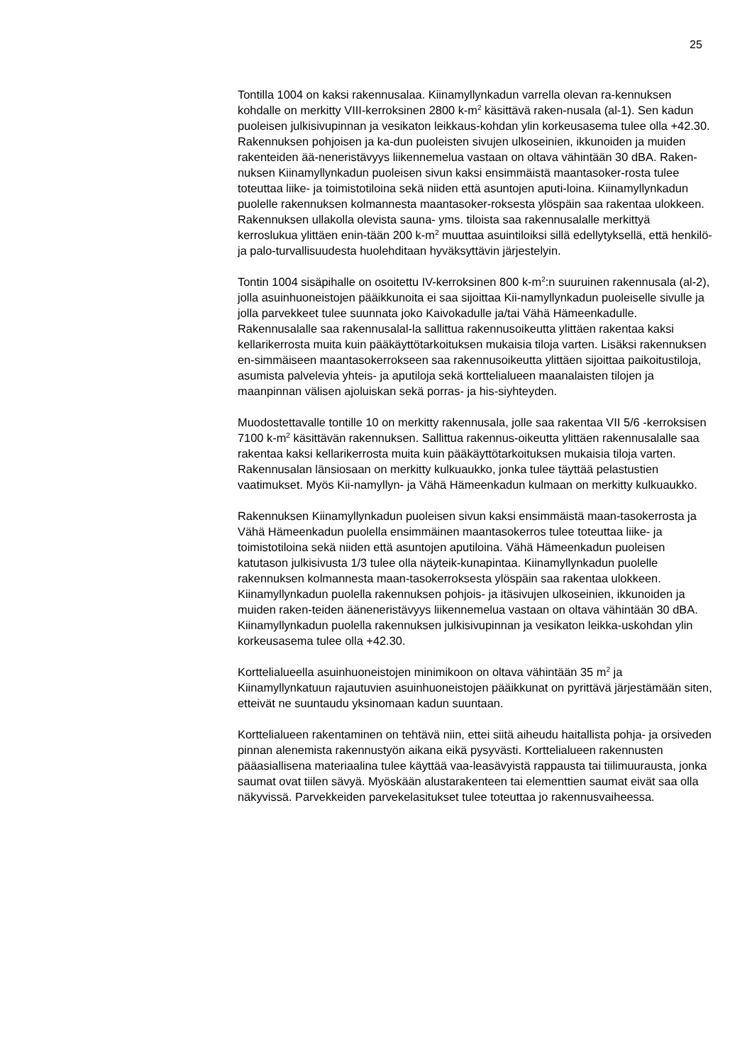25
Tontilla 1004 on kaksi rakennusalaa. Kiinamyllynkadun varrella olevan ra-kennuksen kohdalle on merkitty VIII-kerroksinen 2800 k-m<sup>2</sup> käsittävä raken-nusala (al-1). Sen kadun puoleisen julkisivupinnan ja vesikaton leikkaus-kohdan ylin korkeusasema tulee olla +42.30. Rakennuksen pohjoisen ja ka-dun puoleisten sivujen ulkoseinien, ikkunoiden ja muiden rakenteiden ää-neneristävyys liikennemelua vastaan on oltava vähintään 30 dBA. Raken-nuksen Kiinamyllynkadun puoleisen sivun kaksi ensimmäistä maantasoker-rosta tulee toteuttaa liike- ja toimistotiloina sekä niiden että asuntojen aputi-loina. Kiinamyllynkadun puolelle rakennuksen kolmannesta maantasoker-roksesta ylöspäin saa rakentaa ulokkeen. Rakennuksen ullakolla olevista sauna- yms. tiloista saa rakennusalalle merkittyä kerroslukua ylittäen enin-tään 200 k-m<sup>2</sup> muuttaa asuintiloiksi sillä edellytyksellä, että henkilö- ja palo-turvallisuudesta huolehditaan hyväksyttävin järjestelyin.
Tontin 1004 sisäpihalle on osoitettu IV-kerroksinen 800 k-m<sup>2</sup>:n suuruinen rakennusala (al-2), jolla asuinhuoneistojen pääikkunoita ei saa sijoittaa Kii-namyllynkadun puoleiselle sivulle ja jolla parvekkeet tulee suunnata joko Kaivokadulle ja/tai Vähä Hämeenkadulle. Rakennusalalle saa rakennusalal-la sallittua rakennusoikeutta ylittäen rakentaa kaksi kellarikerrosta muita kuin pääkäyttötarkoituksen mukaisia tiloja varten. Lisäksi rakennuksen en-simmäiseen maantasokerrokseen saa rakennusoikeutta ylittäen sijoittaa paikoitustiloja, asumista palvelevia yhteis- ja aputiloja sekä korttelialueen maanalaisten tilojen ja maanpinnan välisen ajoluiskan sekä porras- ja his-siyhteyden.
Muodostettavalle tontille 10 on merkitty rakennusala, jolle saa rakentaa VII 5/6 -kerroksisen 7100 k-m<sup>2</sup> käsittävän rakennuksen. Sallittua rakennus-oikeutta ylittäen rakennusalalle saa rakentaa kaksi kellarikerrosta muita kuin pääkäyttötarkoituksen mukaisia tiloja varten. Rakennusalan länsiosaan on merkitty kulkuaukko, jonka tulee täyttää pelastustien vaatimukset. Myös Kii-namyllyn- ja Vähä Hämeenkadun kulmaan on merkitty kulkuaukko.
Rakennuksen Kiinamyllynkadun puoleisen sivun kaksi ensimmäistä maan-tasokerrosta ja Vähä Hämeenkadun puolella ensimmäinen maantasokerros tulee toteuttaa liike- ja toimistotiloina sekä niiden että asuntojen aputiloina. Vähä Hämeenkadun puoleisen katutason julkisivusta 1/3 tulee olla näyteik-kunapintaa. Kiinamyllynkadun puolelle rakennuksen kolmannesta maan-tasokerroksesta ylöspäin saa rakentaa ulokkeen. Kiinamyllynkadun puolella rakennuksen pohjois- ja itäsivujen ulkoseinien, ikkunoiden ja muiden raken-teiden ääneneristävyys liikennemelua vastaan on oltava vähintään 30 dBA. Kiinamyllynkadun puolella rakennuksen julkisivupinnan ja vesikaton leikka-uskohdan ylin korkeusasema tulee olla +42.30.
Korttelialueella asuinhuoneistojen minimikoon on oltava vähintään 35 m<sup>2</sup> ja Kiinamyllynkatuun rajautuvien asuinhuoneistojen pääikkunat on pyrittävä järjestämään siten, etteivät ne suuntaudu yksinomaan kadun suuntaan.
Korttelialueen rakentaminen on tehtävä niin, ettei siitä aiheudu haitallista pohja- ja orsiveden pinnan alenemista rakennustyön aikana eikä pysyvästi. Korttelialueen rakennusten pääasiallisena materiaalina tulee käyttää vaa-leasävyistä rappausta tai tiilimuurausta, jonka saumat ovat tiilen sävyä. Myöskään alustarakenteen tai elementtien saumat eivät saa olla näkyvissä. Parvekkeiden parvekelasitukset tulee toteuttaa jo rakennusvaiheessa.